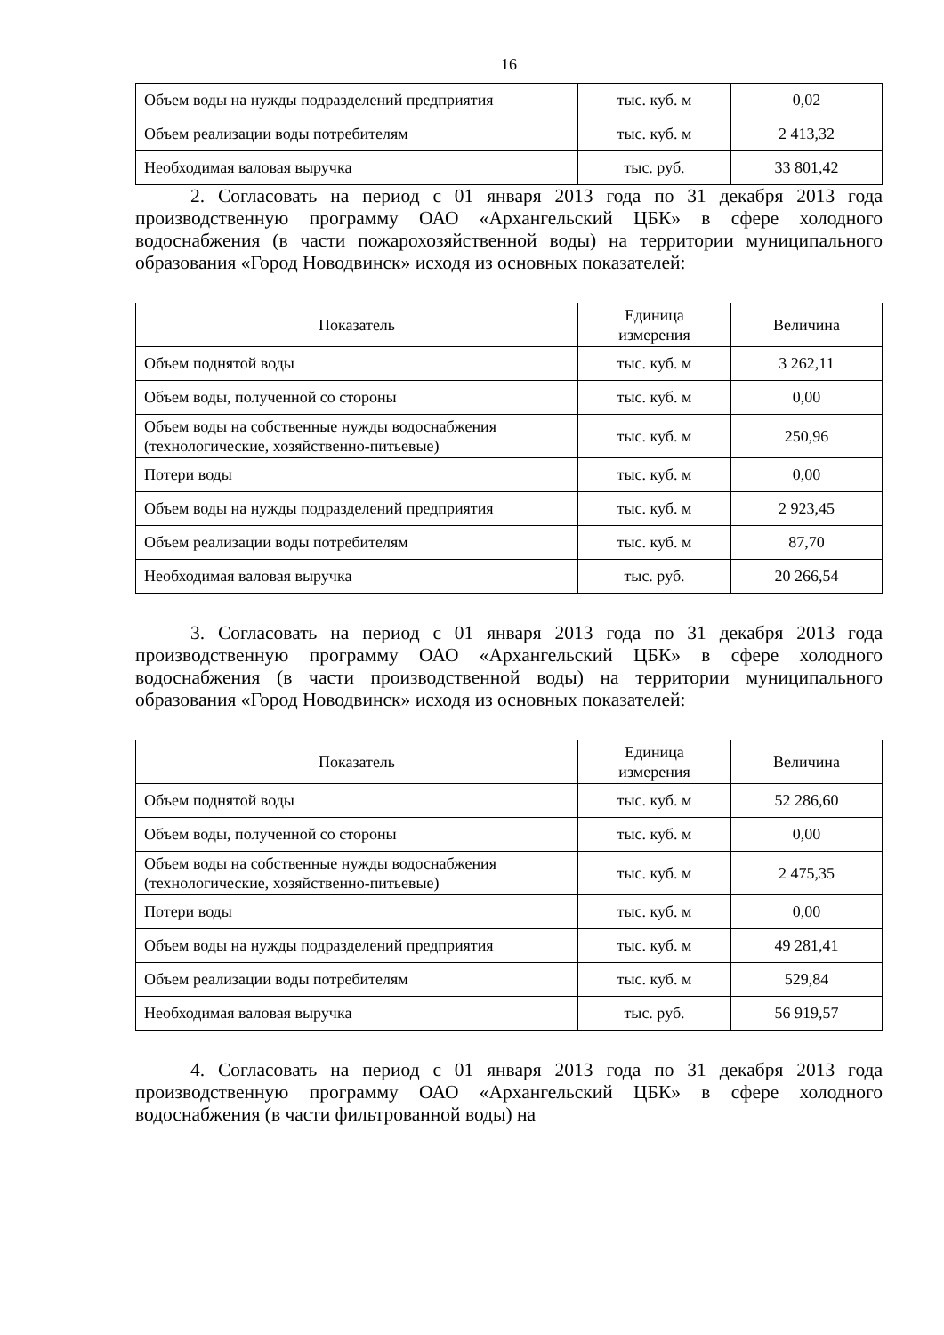16
| Объем воды на нужды подразделений предприятия | тыс. куб. м | 0,02 |
| Объем реализации воды потребителям | тыс. куб. м | 2 413,32 |
| Необходимая валовая выручка | тыс. руб. | 33 801,42 |
2. Согласовать на период с 01 января 2013 года по 31 декабря 2013 года производственную программу ОАО «Архангельский ЦБК» в сфере холодного водоснабжения (в части пожарохозяйственной воды) на территории муниципального образования «Город Новодвинск» исходя из основных показателей:
| Показатель | Единица измерения | Величина |
| --- | --- | --- |
| Объем поднятой воды | тыс. куб. м | 3 262,11 |
| Объем воды, полученной со стороны | тыс. куб. м | 0,00 |
| Объем воды на собственные нужды водоснабжения (технологические, хозяйственно-питьевые) | тыс. куб. м | 250,96 |
| Потери воды | тыс. куб. м | 0,00 |
| Объем воды на нужды подразделений предприятия | тыс. куб. м | 2 923,45 |
| Объем реализации воды потребителям | тыс. куб. м | 87,70 |
| Необходимая валовая выручка | тыс. руб. | 20 266,54 |
3. Согласовать на период с 01 января 2013 года по 31 декабря 2013 года производственную программу ОАО «Архангельский ЦБК» в сфере холодного водоснабжения (в части производственной воды) на территории муниципального образования «Город Новодвинск» исходя из основных показателей:
| Показатель | Единица измерения | Величина |
| --- | --- | --- |
| Объем поднятой воды | тыс. куб. м | 52 286,60 |
| Объем воды, полученной со стороны | тыс. куб. м | 0,00 |
| Объем воды на собственные нужды водоснабжения (технологические, хозяйственно-питьевые) | тыс. куб. м | 2 475,35 |
| Потери воды | тыс. куб. м | 0,00 |
| Объем воды на нужды подразделений предприятия | тыс. куб. м | 49 281,41 |
| Объем реализации воды потребителям | тыс. куб. м | 529,84 |
| Необходимая валовая выручка | тыс. руб. | 56 919,57 |
4. Согласовать на период с 01 января 2013 года по 31 декабря 2013 года производственную программу ОАО «Архангельский ЦБК» в сфере холодного водоснабжения (в части фильтрованной воды) на